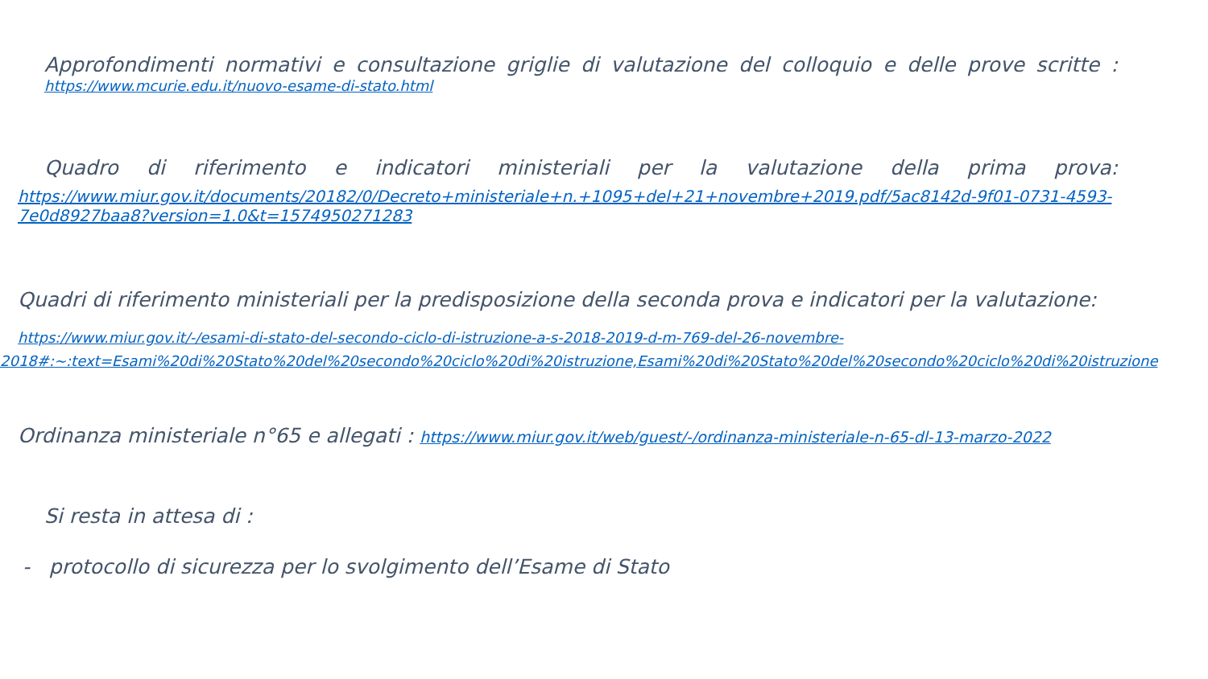Approfondimenti normativi e consultazione griglie di valutazione del colloquio e delle prove scritte :
https://www.mcurie.edu.it/nuovo-esame-di-stato.html
Quadro di riferimento e indicatori ministeriali per la valutazione della prima prova:
https://www.miur.gov.it/documents/20182/0/Decreto+ministeriale+n.+1095+del+21+novembre+2019.pdf/5ac8142d-9f01-0731-4593-7e0d8927baa8?version=1.0&t=1574950271283
Quadri di riferimento ministeriali per la predisposizione della seconda prova e indicatori per la valutazione:
https://www.miur.gov.it/-/esami-di-stato-del-secondo-ciclo-di-istruzione-a-s-2018-2019-d-m-769-del-26-novembre-2018#:~:text=Esami%20di%20Stato%20del%20secondo%20ciclo%20di%20istruzione,Esami%20di%20Stato%20del%20secondo%20ciclo%20di%20istruzione
Ordinanza ministeriale n°65 e allegati : https://www.miur.gov.it/web/guest/-/ordinanza-ministeriale-n-65-dl-13-marzo-2022
Si resta in attesa di :
- protocollo di sicurezza per lo svolgimento dell’Esame di Stato